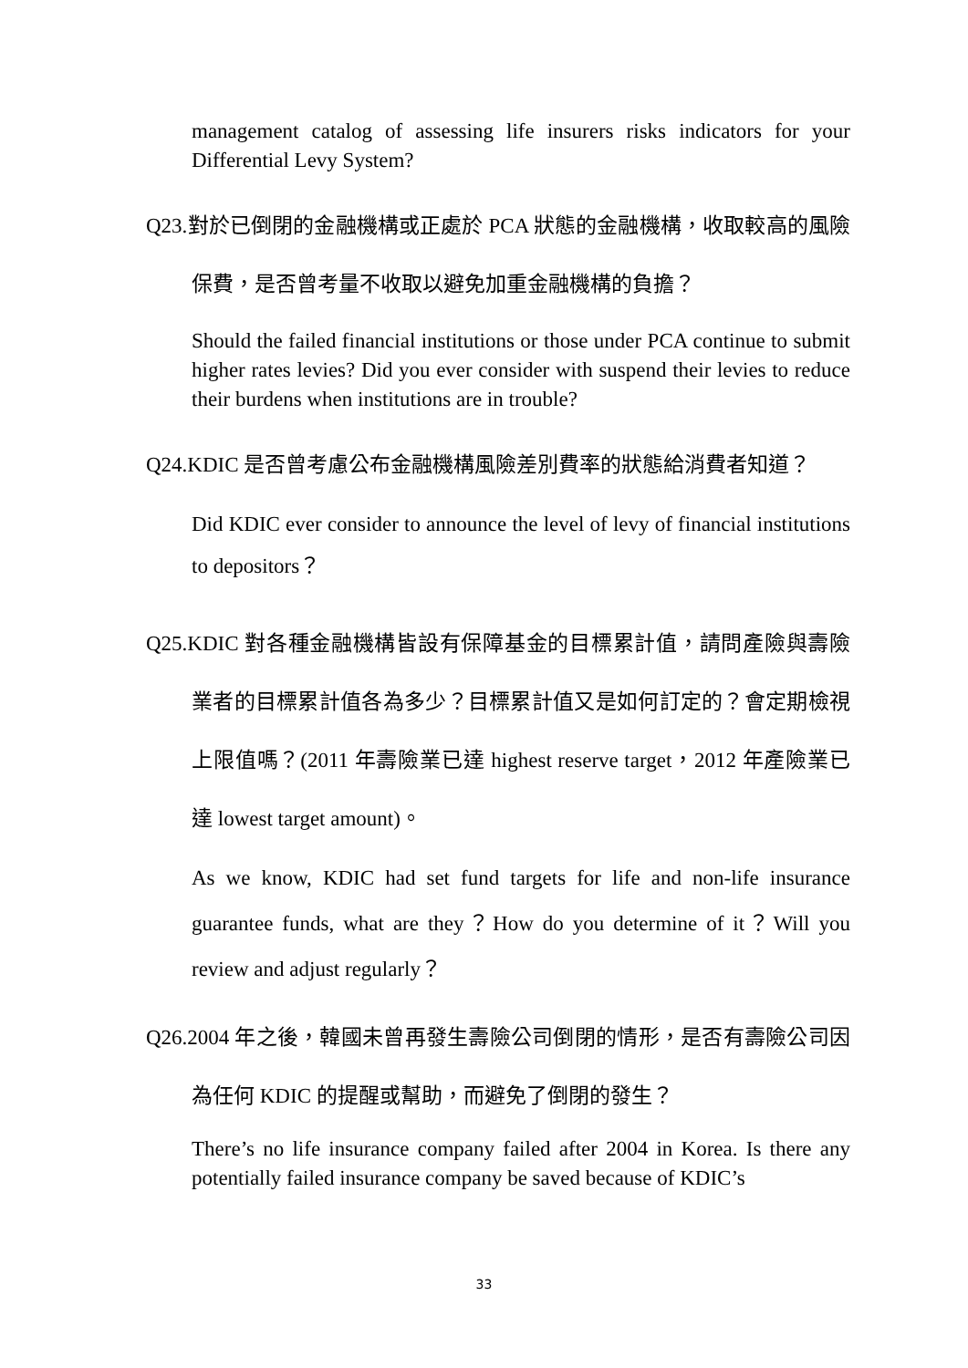management catalog of assessing life insurers risks indicators for your Differential Levy System?
Q23.對於已倒閉的金融機構或正處於 PCA 狀態的金融機構，收取較高的風險保費，是否曾考量不收取以避免加重金融機構的負擔？
Should the failed financial institutions or those under PCA continue to submit higher rates levies? Did you ever consider with suspend their levies to reduce their burdens when institutions are in trouble?
Q24.KDIC 是否曾考慮公布金融機構風險差別費率的狀態給消費者知道？
Did KDIC ever consider to announce the level of levy of financial institutions to depositors？
Q25.KDIC 對各種金融機構皆設有保障基金的目標累計值，請問產險與壽險業者的目標累計值各為多少？目標累計值又是如何訂定的？會定期檢視上限值嗎？(2011 年壽險業已達 highest reserve target，2012 年產險業已達 lowest target amount)。
As we know, KDIC had set fund targets for life and non-life insurance guarantee funds, what are they？How do you determine of it？Will you review and adjust regularly？
Q26.2004 年之後，韓國未曾再發生壽險公司倒閉的情形，是否有壽險公司因為任何 KDIC 的提醒或幫助，而避免了倒閉的發生？
There’s no life insurance company failed after 2004 in Korea. Is there any potentially failed insurance company be saved because of KDIC’s
33